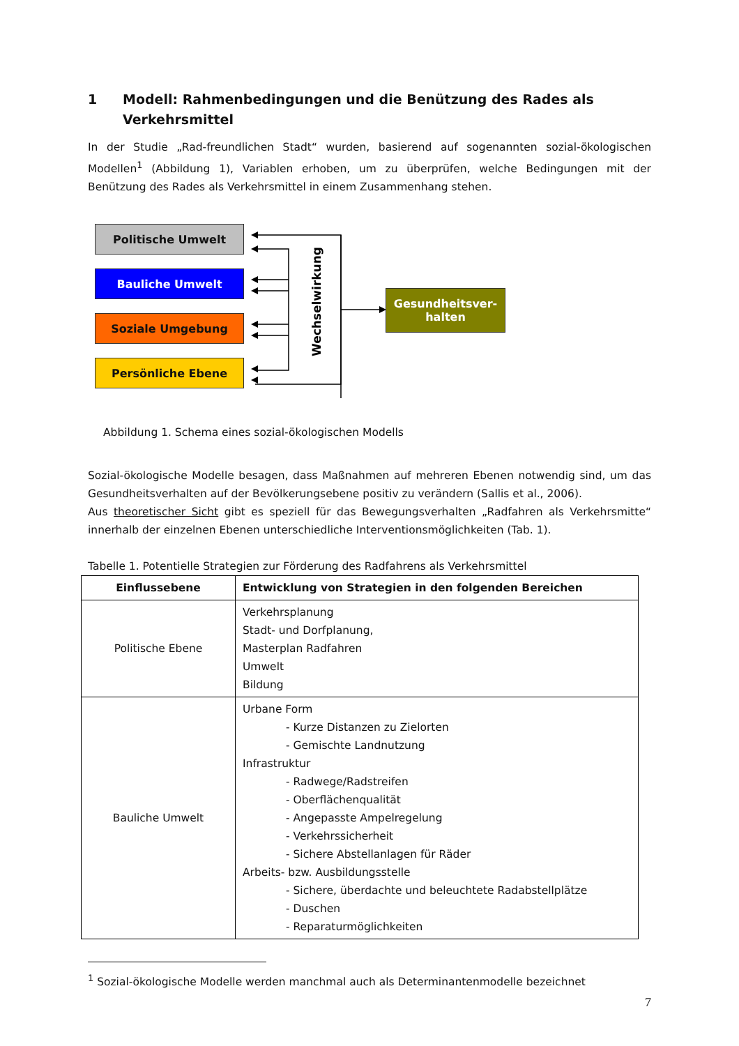1 Modell: Rahmenbedingungen und die Benützung des Rades als Verkehrsmittel
In der Studie „Rad-freundlichen Stadt“ wurden, basierend auf sogenannten sozial-ökologischen Modellen<sup>1</sup> (Abbildung 1), Variablen erhoben, um zu überprüfen, welche Bedingungen mit der Benützung des Rades als Verkehrsmittel in einem Zusammenhang stehen.
Politische Umwelt
Bauliche Umwelt
Soziale Umgebung
Persönliche Ebene
Wechselwirkung
Gesundheitsver-
halten
Abbildung 1. Schema eines sozial-ökologischen Modells
Sozial-ökologische Modelle besagen, dass Maßnahmen auf mehreren Ebenen notwendig sind, um das Gesundheitsverhalten auf der Bevölkerungsebene positiv zu verändern (Sallis et al., 2006).
Aus theoretischer Sicht gibt es speziell für das Bewegungsverhalten „Radfahren als Verkehrsmitte“ innerhalb der einzelnen Ebenen unterschiedliche Interventionsmöglichkeiten (Tab. 1).
Tabelle 1. Potentielle Strategien zur Förderung des Radfahrens als Verkehrsmittel
| Einflussebene | Entwicklung von Strategien in den folgenden Bereichen |
| --- | --- |
| Politische Ebene | Verkehrsplanung Stadt- und Dorfplanung, Masterplan Radfahren Umwelt Bildung |
| Bauliche Umwelt | Urbane Form - Kurze Distanzen zu Zielorten - Gemischte Landnutzung Infrastruktur - Radwege/Radstreifen - Oberflächenqualität - Angepasste Ampelregelung - Verkehrssicherheit - Sichere Abstellanlagen für Räder Arbeits- bzw. Ausbildungsstelle - Sichere, überdachte und beleuchtete Radabstellplätze - Duschen - Reparaturmöglichkeiten |
<sup>1</sup> Sozial-ökologische Modelle werden manchmal auch als Determinantenmodelle bezeichnet
7